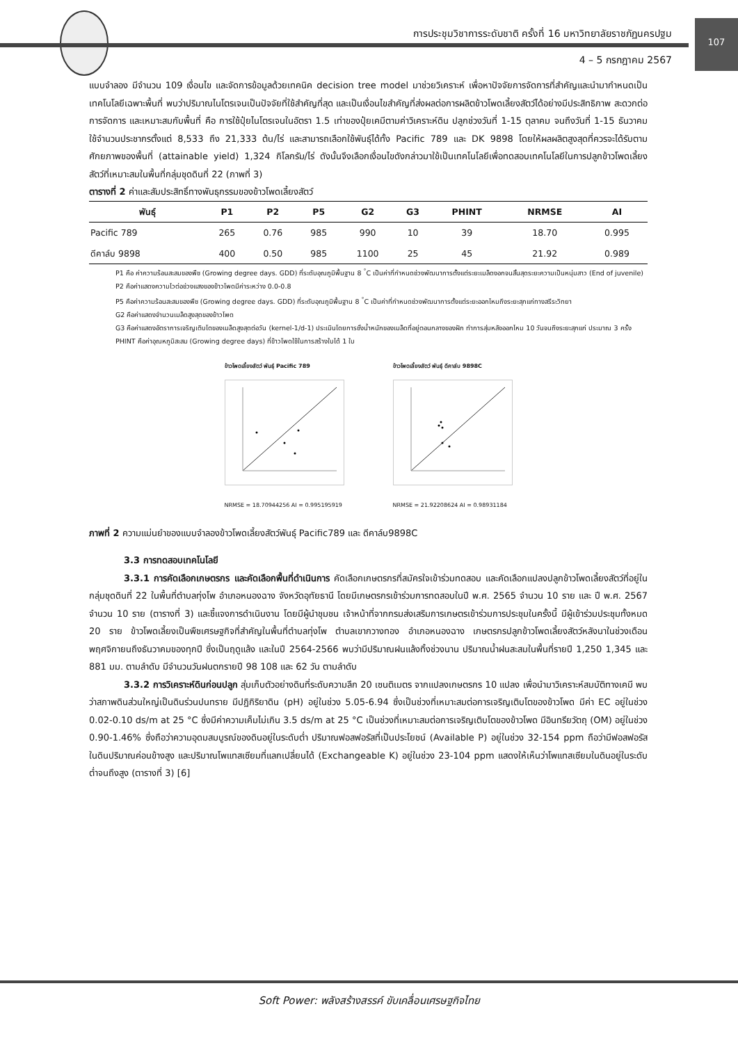การประชุมวิชาการระดับชาติ ครั้งที่ 16 มหาวิทยาลัยราชภัฏนครปฐม
107
4 – 5 กรกฎาคม 2567
แบบจำลอง มีจำนวน 109 เงื่อนไข และจัดการข้อมูลด้วยเทคนิค decision tree model มาช่วยวิเคราะห์ เพื่อหาปัจจัยการจัดการที่สำคัญและนำมากำหนดเป็นเทคโนโลยีเฉพาะพื้นที่ พบว่าปริมาณไนโตรเจนเป็นปัจจัยที่ใช้สำคัญที่สุด และเป็นเงื่อนไขสำคัญที่ส่งผลต่อการผลิตข้าวโพดเลี้ยงสัตว์ได้อย่างมีประสิทธิภาพ สะดวกต่อการจัดการ และเหมาะสมกับพื้นที่ คือ การใช้ปุ๋ยไนโตรเจนในอัตรา 1.5 เท่าของปุ๋ยเคมีตามค่าวิเคราะห์ดิน ปลูกช่วงวันที่ 1-15 ตุลาคม จนถึงวันที่ 1-15 ธันวาคม ใช้จำนวนประชากรตั้งแต่ 8,533 ถึง 21,333 ต้น/ไร่ และสามารถเลือกใช้พันธุ์ได้ทั้ง Pacific 789 และ DK 9898 โดยให้ผลผลิตสูงสุดที่ควรจะได้รับตามศักยภาพของพื้นที่ (attainable yield) 1,324 กิโลกรัม/ไร่ ดังนั้นจึงเลือกเงื่อนไขดังกล่าวมาใช้เป็นเทคโนโลยีเพื่อทดสอบเทคโนโลยีในการปลูกข้าวโพดเลี้ยงสัตว์ที่เหมาะสมในพื้นที่กลุ่มชุดดินที่ 22 (ภาพที่ 3)
ตารางที่ 2 ค่าและสัมประสิทธิ์ทางพันธุกรรมของข้าวโพดเลี้ยงสัตว์
| พันธุ์ | P1 | P2 | P5 | G2 | G3 | PHINT | NRMSE | AI |
| --- | --- | --- | --- | --- | --- | --- | --- | --- |
| Pacific 789 | 265 | 0.76 | 985 | 990 | 10 | 39 | 18.70 | 0.995 |
| ดีคาล์บ 9898 | 400 | 0.50 | 985 | 1100 | 25 | 45 | 21.92 | 0.989 |
P1 คือ ค่าความร้อนสะสมของพืช (Growing degree days. GDD) ที่ระดับอุณภูมิพื้นฐาน 8 <sup>°</sup>C เป็นค่าที่กำหนดช่วงพัฒนาการตั้งแต่ระยะเมล็ดงอกจนสิ้นสุดระยะความเป็นหนุ่มสาว (End of juvenile)
P2 คือค่าแสดงความไวต่อช่วงแสงของข้าวโพดมีค่าระหว่าง 0.0-0.8
P5 คือค่าความร้อนสะสมของพืช (Growing degree days. GDD) ที่ระดับอุณภูมิพื้นฐาน 8 <sup>°</sup>C เป็นค่าที่กำหนดช่วงพัฒนาการตั้งแต่ระยะออกไหมถึงระยะสุกแก่ทางสรีระวิทยา
G2 คือค่าแสดงจำนวนเมล็ดสูงสุดของข้าวโพด
G3 คือค่าแสดงอัตราการเจริญเติบโตของเมล็ดสูงสุดต่อวัน (kernel-1/d-1) ประเมินโดยการชั่งน้ำหนักของเมล็ดที่อยู่ตอนกลางของฝัก ทำการสุ่มหลังออกไหม 10 วันจนถึงระยะสุกแก่ ประมาณ 3 ครั้ง
PHINT คือค่าอุณหภูมิสะสม (Growing degree days) ที่ข้าวโพดใช้ในการสร้างใบได้ 1 ใบ
ข้าวโพดเลี้ยงสัตว์ พันธุ์ Pacific 789
NRMSE = 18.70944256 AI = 0.995195919
ข้าวโพดเลี้ยงสัตว์ พันธุ์ ดีคาล์บ 9898C
NRMSE = 21.92208624 AI = 0.98931184
ภาพที่ 2 ความแม่นยำของแบบจำลองข้าวโพดเลี้ยงสัตว์พันธุ์ Pacific789 และ ดีคาล์บ9898C
3.3 การทดสอบเทคโนโลยี
3.3.1 การคัดเลือกเกษตรกร และคัดเลือกพื้นที่ดำเนินการ คัดเลือกเกษตรกรที่สมัครใจเข้าร่วมทดสอบ และคัดเลือกแปลงปลูกข้าวโพดเลี้ยงสัตว์ที่อยู่ในกลุ่มชุดดินที่ 22 ในพื้นที่ตำบลทุ่งโพ อำเภอหนองฉาง จังหวัดอุทัยธานี โดยมีเกษตรกรเข้าร่วมการทดสอบในปี พ.ศ. 2565 จำนวน 10 ราย และ ปี พ.ศ. 2567 จำนวน 10 ราย (ตารางที่ 3) และชี้แจงการดำเนินงาน โดยมีผู้นำชุมชน เจ้าหน้าที่จากกรมส่งเสริมการเกษตรเข้าร่วมการประชุมในครั้งนี้ มีผู้เข้าร่วมประชุมทั้งหมด 20 ราย ข้าวโพดเลี้ยงเป็นพืชเศรษฐกิจที่สำคัญในพื้นที่ตำบลทุ่งโพ ตำบลเขากวางทอง อำเภอหนองฉาง เกษตรกรปลูกข้าวโพดเลี้ยงสัตว์หลังนาในช่วงเดือนพฤศจิกายนถึงธันวาคมของทุกปี ซึ่งเป็นฤดูแล้ง และในปี 2564-2566 พบว่ามีปริมาณฝนแล้งทิ้งช่วงนาน ปริมาณน้ำฝนสะสมในพื้นที่รายปี 1,250 1,345 และ 881 มม. ตามลำดับ มีจำนวนวันฝนตกรายปี 98 108 และ 62 วัน ตามลำดับ
3.3.2 การวิเคราะห์ดินก่อนปลูก สุ่มเก็บตัวอย่างดินที่ระดับความลึก 20 เซนติเมตร จากแปลงเกษตรกร 10 แปลง เพื่อนำมาวิเคราะห์สมบัติทางเคมี พบว่าสภาพดินส่วนใหญ่เป็นดินร่วนปนทราย มีปฏิกิริยาดิน (pH) อยู่ในช่วง 5.05-6.94 ซึ่งเป็นช่วงที่เหมาะสมต่อการเจริญเติบโตของข้าวโพด มีค่า EC อยู่ในช่วง 0.02-0.10 ds/m at 25 °C ซึ่งมีค่าความเค็มไม่เกิน 3.5 ds/m at 25 °C เป็นช่วงที่เหมาะสมต่อการเจริญเติบโตของข้าวโพด มีอินทรียวัตถุ (OM) อยู่ในช่วง 0.90-1.46% ซึ่งถือว่าความอุดมสมบูรณ์ของดินอยู่ในระดับต่ำ ปริมาณฟอสฟอรัสที่เป็นประโยชน์ (Available P) อยู่ในช่วง 32-154 ppm ถือว่ามีฟอสฟอรัสในดินปริมาณค่อนข้างสูง และปริมาณโพแทสเซียมที่แลกเปลี่ยนได้ (Exchangeable K) อยู่ในช่วง 23-104 ppm แสดงให้เห็นว่าโพแทสเซียมในดินอยู่ในระดับต่ำจนถึงสูง (ตารางที่ 3) [6]
Soft Power: พลังสร้างสรรค์ ขับเคลื่อนเศรษฐกิจไทย